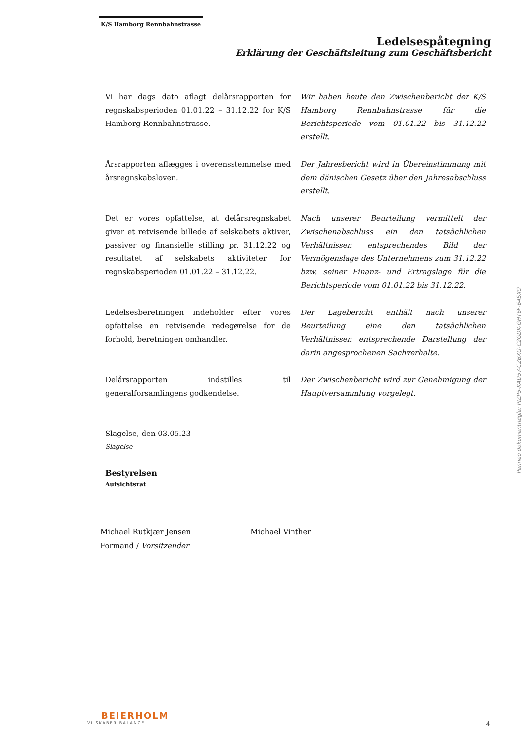K/S Hamborg Rennbahnstrasse
Ledelsespåtegning
Erklärung der Geschäftsleitung zum Geschäftsbericht
Vi har dags dato aflagt delårsrapporten for regnskabsperioden 01.01.22 – 31.12.22 for K/S Hamborg Rennbahnstrasse.
Wir haben heute den Zwischenbericht der K/S Hamborg Rennbahnstrasse für die Berichtsperiode vom 01.01.22 bis 31.12.22 erstellt.
Årsrapporten aflægges i overensstemmelse med årsregnskabsloven.
Der Jahresbericht wird in Übereinstimmung mit dem dänischen Gesetz über den Jahresabschluss erstellt.
Det er vores opfattelse, at delårsregnskabet giver et retvisende billede af selskabets aktiver, passiver og finansielle stilling pr. 31.12.22 og resultatet af selskabets aktiviteter for regnskabsperioden 01.01.22 – 31.12.22.
Nach unserer Beurteilung vermittelt der Zwischenabschluss ein den tatsächlichen Verhältnissen entsprechendes Bild der Vermögenslage des Unternehmens zum 31.12.22 bzw. seiner Finanz- und Ertragslage für die Berichtsperiode vom 01.01.22 bis 31.12.22.
Ledelsesberetningen indeholder efter vores opfattelse en retvisende redegørelse for de forhold, beretningen omhandler.
Der Lagebericht enthält nach unserer Beurteilung eine den tatsächlichen Verhältnissen entsprechende Darstellung der darin angesprochenen Sachverhalte.
Delårsrapporten indstilles til generalforsamlingens godkendelse.
Der Zwischenbericht wird zur Genehmigung der Hauptversammlung vorgelegt.
Slagelse, den 03.05.23
Slagelse
Bestyrelsen
Aufsichtsrat
Michael Rutkjær Jensen
Formand / Vorsitzender
Michael Vinther
Penneo dokumentnøgle: PIZP5-KAD5V-CZBXG-C2GDK-GHT6F-64SXO
BEIERHOLM
VI SKABER BALANCE
4